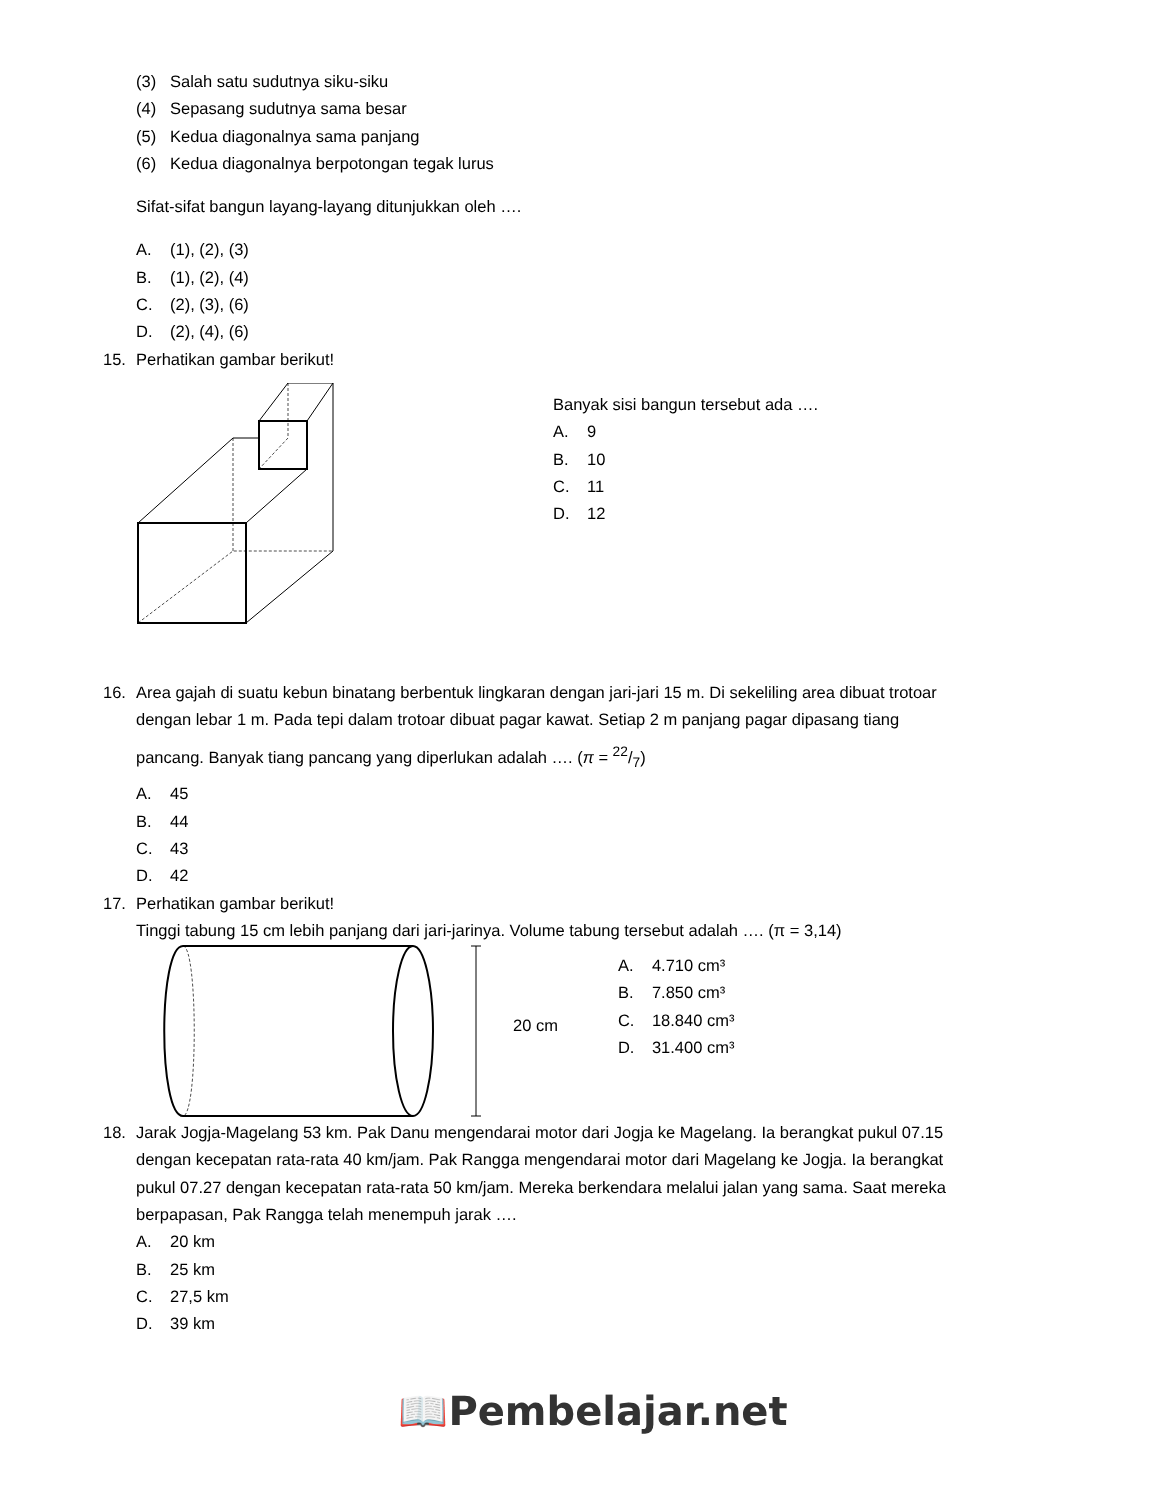(3) Salah satu sudutnya siku-siku
(4) Sepasang sudutnya sama besar
(5) Kedua diagonalnya sama panjang
(6) Kedua diagonalnya berpotongan tegak lurus
Sifat-sifat bangun layang-layang ditunjukkan oleh ….
A. (1), (2), (3)
B. (1), (2), (4)
C. (2), (3), (6)
D. (2), (4), (6)
15. Perhatikan gambar berikut!
Banyak sisi bangun tersebut ada ….
A. 9
B. 10
C. 11
D. 12
16. Area gajah di suatu kebun binatang berbentuk lingkaran dengan jari-jari 15 m. Di sekeliling area dibuat trotoar
dengan lebar 1 m. Pada tepi dalam trotoar dibuat pagar kawat. Setiap 2 m panjang pagar dipasang tiang
pancang. Banyak tiang pancang yang diperlukan adalah …. (π = 22/7)
A. 45
B. 44
C. 43
D. 42
17. Perhatikan gambar berikut!
Tinggi tabung 15 cm lebih panjang dari jari-jarinya. Volume tabung tersebut adalah …. (π = 3,14)
20 cm
A. 4.710 cm³
B. 7.850 cm³
C. 18.840 cm³
D. 31.400 cm³
18. Jarak Jogja-Magelang 53 km. Pak Danu mengendarai motor dari Jogja ke Magelang. Ia berangkat pukul 07.15
dengan kecepatan rata-rata 40 km/jam. Pak Rangga mengendarai motor dari Magelang ke Jogja. Ia berangkat
pukul 07.27 dengan kecepatan rata-rata 50 km/jam. Mereka berkendara melalui jalan yang sama. Saat mereka
berpapasan, Pak Rangga telah menempuh jarak ….
A. 20 km
B. 25 km
C. 27,5 km
D. 39 km
📖Pembelajar.net